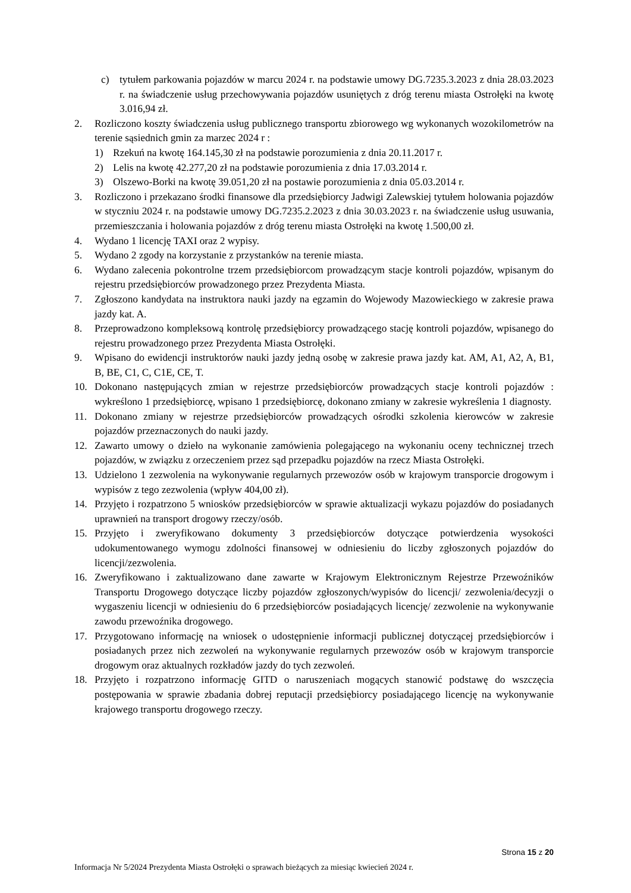c) tytułem parkowania pojazdów w marcu 2024 r. na podstawie umowy DG.7235.3.2023 z dnia 28.03.2023 r. na świadczenie usług przechowywania pojazdów usuniętych z dróg terenu miasta Ostrołęki na kwotę 3.016,94 zł.
2. Rozliczono koszty świadczenia usług publicznego transportu zbiorowego wg wykonanych wozokilometrów na terenie sąsiednich gmin za marzec 2024 r :
1) Rzekuń na kwotę 164.145,30 zł na podstawie porozumienia z dnia 20.11.2017 r.
2) Lelis na kwotę 42.277,20 zł na podstawie porozumienia z dnia 17.03.2014 r.
3) Olszewo-Borki na kwotę 39.051,20 zł na postawie porozumienia z dnia 05.03.2014 r.
3. Rozliczono i przekazano środki finansowe dla przedsiębiorcy Jadwigi Zalewskiej tytułem holowania pojazdów w styczniu 2024 r. na podstawie umowy DG.7235.2.2023 z dnia 30.03.2023 r. na świadczenie usług usuwania, przemieszczania i holowania pojazdów z dróg terenu miasta Ostrołęki na kwotę 1.500,00 zł.
4. Wydano 1 licencję TAXI oraz 2 wypisy.
5. Wydano 2 zgody na korzystanie z przystanków na terenie miasta.
6. Wydano zalecenia pokontrolne trzem przedsiębiorcom prowadzącym stacje kontroli pojazdów, wpisanym do rejestru przedsiębiorców prowadzonego przez Prezydenta Miasta.
7. Zgłoszono kandydata na instruktora nauki jazdy na egzamin do Wojewody Mazowieckiego w zakresie prawa jazdy kat. A.
8. Przeprowadzono kompleksową kontrolę przedsiębiorcy prowadzącego stację kontroli pojazdów, wpisanego do rejestru prowadzonego przez Prezydenta Miasta Ostrołęki.
9. Wpisano do ewidencji instruktorów nauki jazdy jedną osobę w zakresie prawa jazdy kat. AM, A1, A2, A, B1, B, BE, C1, C, C1E, CE, T.
10. Dokonano następujących zmian w rejestrze przedsiębiorców prowadzących stacje kontroli pojazdów : wykreślono 1 przedsiębiorcę, wpisano 1 przedsiębiorcę, dokonano zmiany w zakresie wykreślenia 1 diagnosty.
11. Dokonano zmiany w rejestrze przedsiębiorców prowadzących ośrodki szkolenia kierowców w zakresie pojazdów przeznaczonych do nauki jazdy.
12. Zawarto umowy o dzieło na wykonanie zamówienia polegającego na wykonaniu oceny technicznej trzech pojazdów, w związku z orzeczeniem przez sąd przepadku pojazdów na rzecz Miasta Ostrołęki.
13. Udzielono 1 zezwolenia na wykonywanie regularnych przewozów osób w krajowym transporcie drogowym i wypisów z tego zezwolenia (wpływ 404,00 zł).
14. Przyjęto i rozpatrzono 5 wniosków przedsiębiorców w sprawie aktualizacji wykazu pojazdów do posiadanych uprawnień na transport drogowy rzeczy/osób.
15. Przyjęto i zweryfikowano dokumenty 3 przedsiębiorców dotyczące potwierdzenia wysokości udokumentowanego wymogu zdolności finansowej w odniesieniu do liczby zgłoszonych pojazdów do licencji/zezwolenia.
16. Zweryfikowano i zaktualizowano dane zawarte w Krajowym Elektronicznym Rejestrze Przewoźników Transportu Drogowego dotyczące liczby pojazdów zgłoszonych/wypisów do licencji/ zezwolenia/decyzji o wygaszeniu licencji w odniesieniu do 6 przedsiębiorców posiadających licencję/ zezwolenie na wykonywanie zawodu przewoźnika drogowego.
17. Przygotowano informację na wniosek o udostępnienie informacji publicznej dotyczącej przedsiębiorców i posiadanych przez nich zezwoleń na wykonywanie regularnych przewozów osób w krajowym transporcie drogowym oraz aktualnych rozkładów jazdy do tych zezwoleń.
18. Przyjęto i rozpatrzono informację GITD o naruszeniach mogących stanowić podstawę do wszczęcia postępowania w sprawie zbadania dobrej reputacji przedsiębiorcy posiadającego licencję na wykonywanie krajowego transportu drogowego rzeczy.
Strona 15 z 20
Informacja Nr 5/2024 Prezydenta Miasta Ostrołęki o sprawach bieżących za miesiąc kwiecień 2024 r.